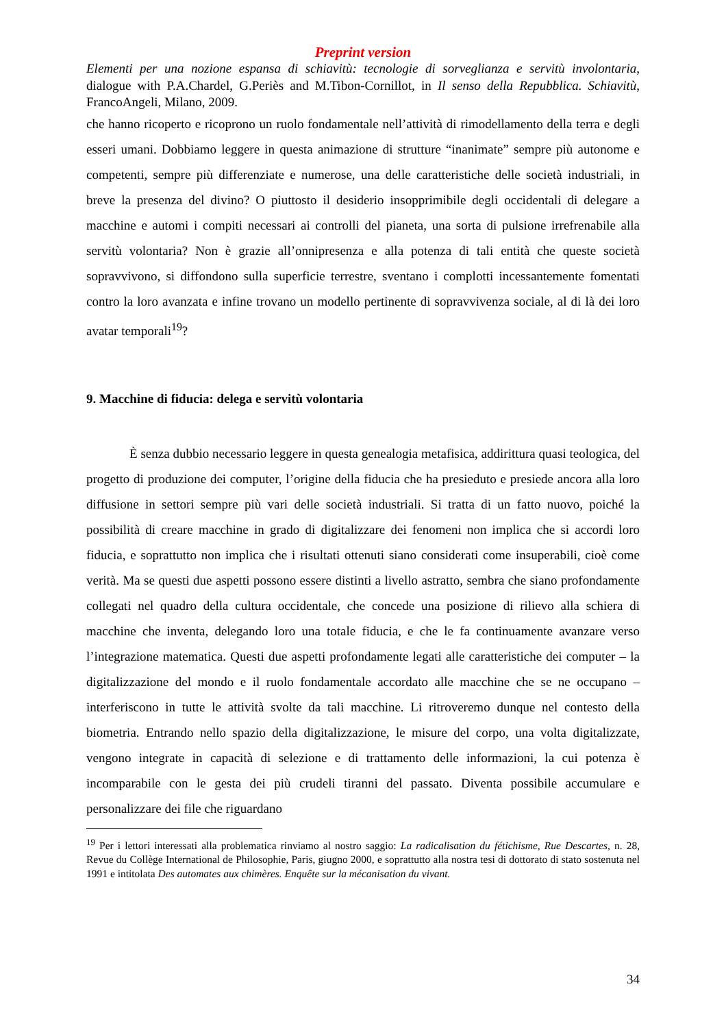Preprint version
Elementi per una nozione espansa di schiavitù: tecnologie di sorveglianza e servitù involontaria, dialogue with P.A.Chardel, G.Periès and M.Tibon-Cornillot, in Il senso della Repubblica. Schiavitù, FrancoAngeli, Milano, 2009.
che hanno ricoperto e ricoprono un ruolo fondamentale nell’attività di rimodellamento della terra e degli esseri umani. Dobbiamo leggere in questa animazione di strutture “inanimate” sempre più autonome e competenti, sempre più differenziate e numerose, una delle caratteristiche delle società industriali, in breve la presenza del divino? O piuttosto il desiderio insopprimibile degli occidentali di delegare a macchine e automi i compiti necessari ai controlli del pianeta, una sorta di pulsione irrefrenabile alla servitù volontaria? Non è grazie all’onnipresenza e alla potenza di tali entità che queste società sopravvivono, si diffondono sulla superficie terrestre, sventano i complotti incessantemente fomentati contro la loro avanzata e infine trovano un modello pertinente di sopravvivenza sociale, al di là dei loro avatar temporali<sup>19</sup>?
9. Macchine di fiducia: delega e servitù volontaria
È senza dubbio necessario leggere in questa genealogia metafisica, addirittura quasi teologica, del progetto di produzione dei computer, l’origine della fiducia che ha presieduto e presiede ancora alla loro diffusione in settori sempre più vari delle società industriali. Si tratta di un fatto nuovo, poiché la possibilità di creare macchine in grado di digitalizzare dei fenomeni non implica che si accordi loro fiducia, e soprattutto non implica che i risultati ottenuti siano considerati come insuperabili, cioè come verità. Ma se questi due aspetti possono essere distinti a livello astratto, sembra che siano profondamente collegati nel quadro della cultura occidentale, che concede una posizione di rilievo alla schiera di macchine che inventa, delegando loro una totale fiducia, e che le fa continuamente avanzare verso l’integrazione matematica. Questi due aspetti profondamente legati alle caratteristiche dei computer – la digitalizzazione del mondo e il ruolo fondamentale accordato alle macchine che se ne occupano – interferiscono in tutte le attività svolte da tali macchine. Li ritroveremo dunque nel contesto della biometria. Entrando nello spazio della digitalizzazione, le misure del corpo, una volta digitalizzate, vengono integrate in capacità di selezione e di trattamento delle informazioni, la cui potenza è incomparabile con le gesta dei più crudeli tiranni del passato. Diventa possibile accumulare e personalizzare dei file che riguardano
<sup>19</sup> Per i lettori interessati alla problematica rinviamo al nostro saggio: La radicalisation du fétichisme, Rue Descartes, n. 28, Revue du Collège International de Philosophie, Paris, giugno 2000, e soprattutto alla nostra tesi di dottorato di stato sostenuta nel 1991 e intitolata Des automates aux chimères. Enquête sur la mécanisation du vivant.
34